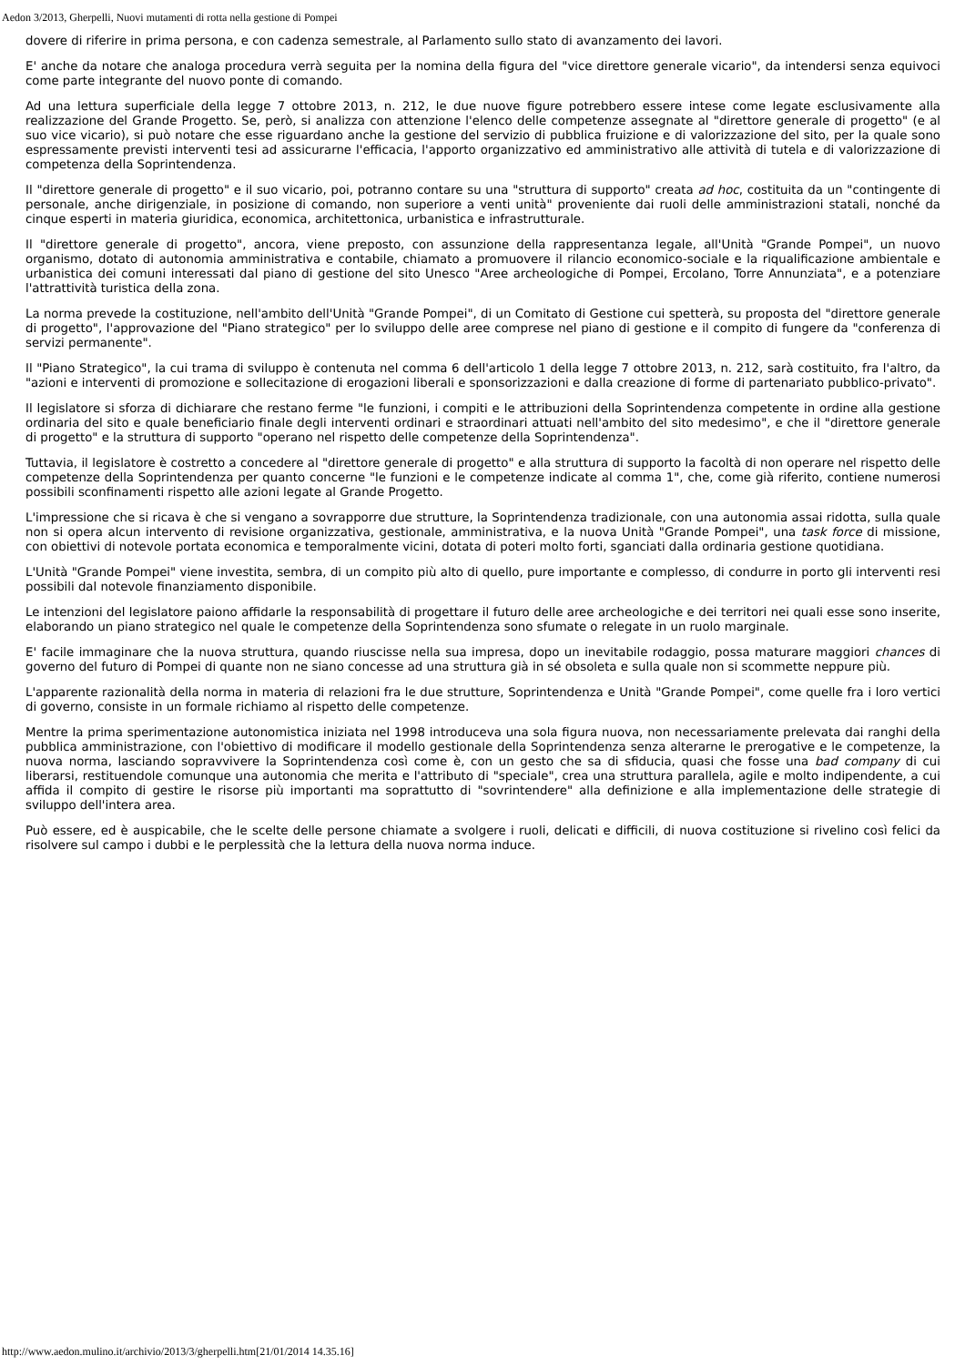Aedon 3/2013, Gherpelli, Nuovi mutamenti di rotta nella gestione di Pompei
dovere di riferire in prima persona, e con cadenza semestrale, al Parlamento sullo stato di avanzamento dei lavori.
E' anche da notare che analoga procedura verrà seguita per la nomina della figura del "vice direttore generale vicario", da intendersi senza equivoci come parte integrante del nuovo ponte di comando.
Ad una lettura superficiale della legge 7 ottobre 2013, n. 212, le due nuove figure potrebbero essere intese come legate esclusivamente alla realizzazione del Grande Progetto. Se, però, si analizza con attenzione l'elenco delle competenze assegnate al "direttore generale di progetto" (e al suo vice vicario), si può notare che esse riguardano anche la gestione del servizio di pubblica fruizione e di valorizzazione del sito, per la quale sono espressamente previsti interventi tesi ad assicurarne l'efficacia, l'apporto organizzativo ed amministrativo alle attività di tutela e di valorizzazione di competenza della Soprintendenza.
Il "direttore generale di progetto" e il suo vicario, poi, potranno contare su una "struttura di supporto" creata ad hoc, costituita da un "contingente di personale, anche dirigenziale, in posizione di comando, non superiore a venti unità" proveniente dai ruoli delle amministrazioni statali, nonché da cinque esperti in materia giuridica, economica, architettonica, urbanistica e infrastrutturale.
Il "direttore generale di progetto", ancora, viene preposto, con assunzione della rappresentanza legale, all'Unità "Grande Pompei", un nuovo organismo, dotato di autonomia amministrativa e contabile, chiamato a promuovere il rilancio economico-sociale e la riqualificazione ambientale e urbanistica dei comuni interessati dal piano di gestione del sito Unesco "Aree archeologiche di Pompei, Ercolano, Torre Annunziata", e a potenziare l'attrattività turistica della zona.
La norma prevede la costituzione, nell'ambito dell'Unità "Grande Pompei", di un Comitato di Gestione cui spetterà, su proposta del "direttore generale di progetto", l'approvazione del "Piano strategico" per lo sviluppo delle aree comprese nel piano di gestione e il compito di fungere da "conferenza di servizi permanente".
Il "Piano Strategico", la cui trama di sviluppo è contenuta nel comma 6 dell'articolo 1 della legge 7 ottobre 2013, n. 212, sarà costituito, fra l'altro, da "azioni e interventi di promozione e sollecitazione di erogazioni liberali e sponsorizzazioni e dalla creazione di forme di partenariato pubblico-privato".
Il legislatore si sforza di dichiarare che restano ferme "le funzioni, i compiti e le attribuzioni della Soprintendenza competente in ordine alla gestione ordinaria del sito e quale beneficiario finale degli interventi ordinari e straordinari attuati nell'ambito del sito medesimo", e che il "direttore generale di progetto" e la struttura di supporto "operano nel rispetto delle competenze della Soprintendenza".
Tuttavia, il legislatore è costretto a concedere al "direttore generale di progetto" e alla struttura di supporto la facoltà di non operare nel rispetto delle competenze della Soprintendenza per quanto concerne "le funzioni e le competenze indicate al comma 1", che, come già riferito, contiene numerosi possibili sconfinamenti rispetto alle azioni legate al Grande Progetto.
L'impressione che si ricava è che si vengano a sovrapporre due strutture, la Soprintendenza tradizionale, con una autonomia assai ridotta, sulla quale non si opera alcun intervento di revisione organizzativa, gestionale, amministrativa, e la nuova Unità "Grande Pompei", una task force di missione, con obiettivi di notevole portata economica e temporalmente vicini, dotata di poteri molto forti, sganciati dalla ordinaria gestione quotidiana.
L'Unità "Grande Pompei" viene investita, sembra, di un compito più alto di quello, pure importante e complesso, di condurre in porto gli interventi resi possibili dal notevole finanziamento disponibile.
Le intenzioni del legislatore paiono affidarle la responsabilità di progettare il futuro delle aree archeologiche e dei territori nei quali esse sono inserite, elaborando un piano strategico nel quale le competenze della Soprintendenza sono sfumate o relegate in un ruolo marginale.
E' facile immaginare che la nuova struttura, quando riuscisse nella sua impresa, dopo un inevitabile rodaggio, possa maturare maggiori chances di governo del futuro di Pompei di quante non ne siano concesse ad una struttura già in sé obsoleta e sulla quale non si scommette neppure più.
L'apparente razionalità della norma in materia di relazioni fra le due strutture, Soprintendenza e Unità "Grande Pompei", come quelle fra i loro vertici di governo, consiste in un formale richiamo al rispetto delle competenze.
Mentre la prima sperimentazione autonomistica iniziata nel 1998 introduceva una sola figura nuova, non necessariamente prelevata dai ranghi della pubblica amministrazione, con l'obiettivo di modificare il modello gestionale della Soprintendenza senza alterarne le prerogative e le competenze, la nuova norma, lasciando sopravvivere la Soprintendenza così come è, con un gesto che sa di sfiducia, quasi che fosse una bad company di cui liberarsi, restituendole comunque una autonomia che merita e l'attributo di "speciale", crea una struttura parallela, agile e molto indipendente, a cui affida il compito di gestire le risorse più importanti ma soprattutto di "sovrintendere" alla definizione e alla implementazione delle strategie di sviluppo dell'intera area.
Può essere, ed è auspicabile, che le scelte delle persone chiamate a svolgere i ruoli, delicati e difficili, di nuova costituzione si rivelino così felici da risolvere sul campo i dubbi e le perplessità che la lettura della nuova norma induce.
http://www.aedon.mulino.it/archivio/2013/3/gherpelli.htm[21/01/2014 14.35.16]